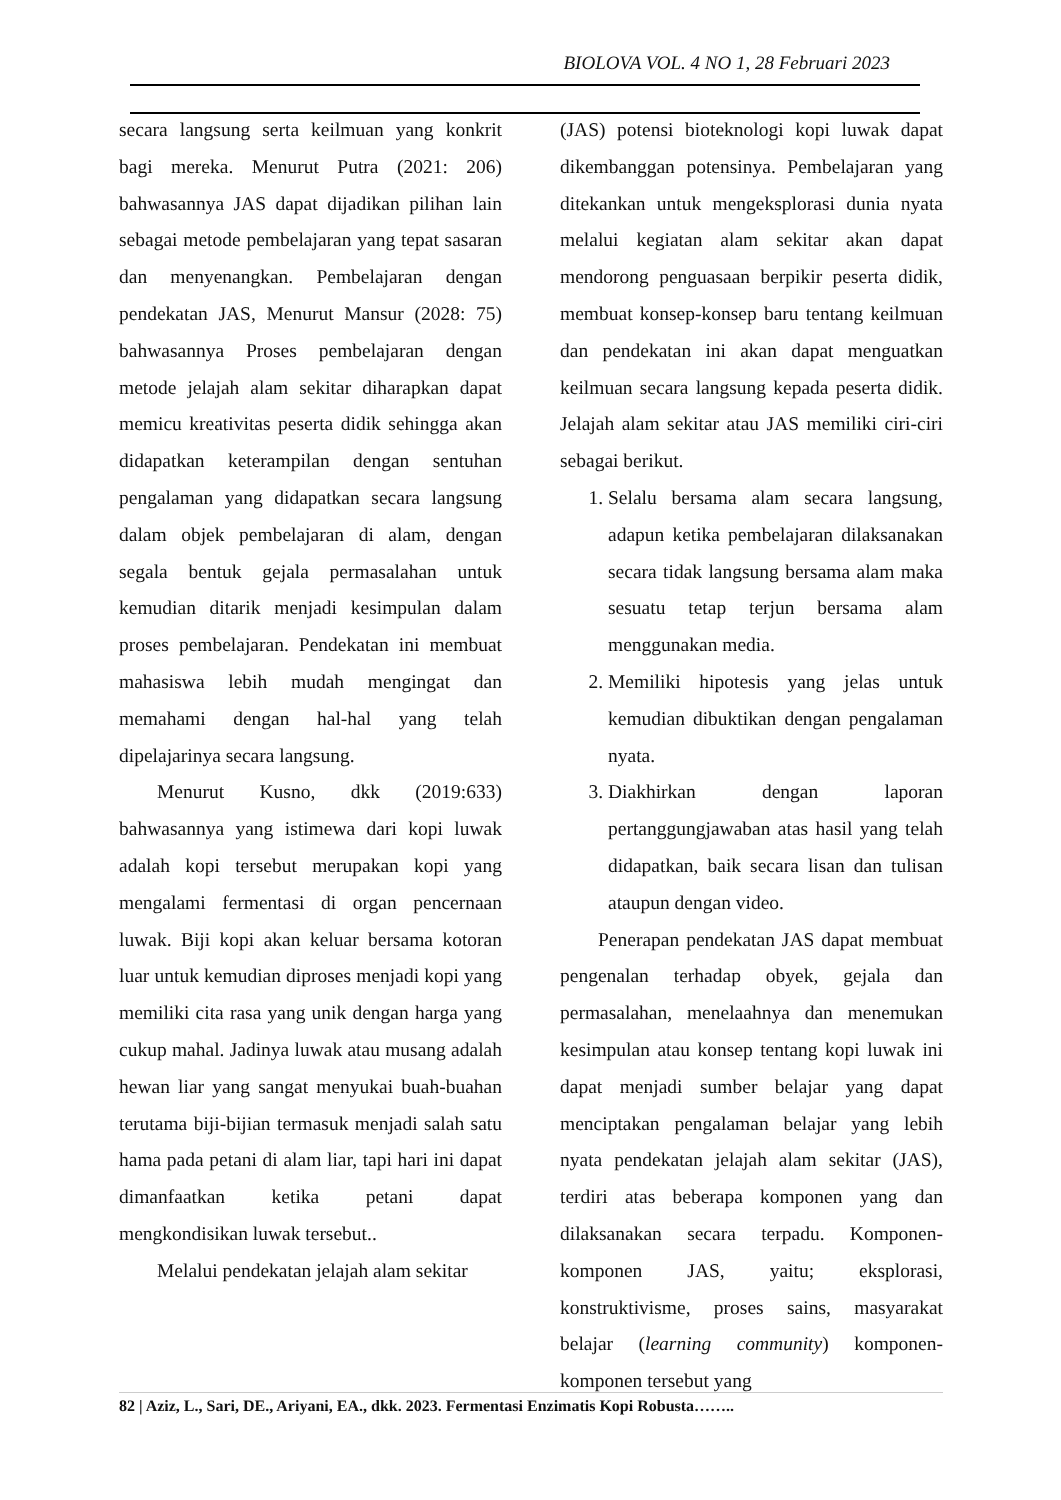BIOLOVA VOL. 4 NO 1, 28 Februari 2023
secara langsung serta keilmuan yang konkrit bagi mereka. Menurut Putra (2021: 206) bahwasannya JAS dapat dijadikan pilihan lain sebagai metode pembelajaran yang tepat sasaran dan menyenangkan. Pembelajaran dengan pendekatan JAS, Menurut Mansur (2028: 75) bahwasannya Proses pembelajaran dengan metode jelajah alam sekitar diharapkan dapat memicu kreativitas peserta didik sehingga akan didapatkan keterampilan dengan sentuhan pengalaman yang didapatkan secara langsung dalam objek pembelajaran di alam, dengan segala bentuk gejala permasalahan untuk kemudian ditarik menjadi kesimpulan dalam proses pembelajaran. Pendekatan ini membuat mahasiswa lebih mudah mengingat dan memahami dengan hal-hal yang telah dipelajarinya secara langsung.
Menurut Kusno, dkk (2019:633) bahwasannya yang istimewa dari kopi luwak adalah kopi tersebut merupakan kopi yang mengalami fermentasi di organ pencernaan luwak. Biji kopi akan keluar bersama kotoran luar untuk kemudian diproses menjadi kopi yang memiliki cita rasa yang unik dengan harga yang cukup mahal. Jadinya luwak atau musang adalah hewan liar yang sangat menyukai buah-buahan terutama biji-bijian termasuk menjadi salah satu hama pada petani di alam liar, tapi hari ini dapat dimanfaatkan ketika petani dapat mengkondisikan luwak tersebut..
Melalui pendekatan jelajah alam sekitar
(JAS) potensi bioteknologi kopi luwak dapat dikembanggan potensinya. Pembelajaran yang ditekankan untuk mengeksplorasi dunia nyata melalui kegiatan alam sekitar akan dapat mendorong penguasaan berpikir peserta didik, membuat konsep-konsep baru tentang keilmuan dan pendekatan ini akan dapat menguatkan keilmuan secara langsung kepada peserta didik. Jelajah alam sekitar atau JAS memiliki ciri-ciri sebagai berikut.
1. Selalu bersama alam secara langsung, adapun ketika pembelajaran dilaksanakan secara tidak langsung bersama alam maka sesuatu tetap terjun bersama alam menggunakan media.
2. Memiliki hipotesis yang jelas untuk kemudian dibuktikan dengan pengalaman nyata.
3. Diakhirkan dengan laporan pertanggungjawaban atas hasil yang telah didapatkan, baik secara lisan dan tulisan ataupun dengan video.
Penerapan pendekatan JAS dapat membuat pengenalan terhadap obyek, gejala dan permasalahan, menelaahnya dan menemukan kesimpulan atau konsep tentang kopi luwak ini dapat menjadi sumber belajar yang dapat menciptakan pengalaman belajar yang lebih nyata pendekatan jelajah alam sekitar (JAS), terdiri atas beberapa komponen yang dan dilaksanakan secara terpadu. Komponen-komponen JAS, yaitu; eksplorasi, konstruktivisme, proses sains, masyarakat belajar (learning community) komponen-komponen tersebut yang
82 | Aziz, L., Sari, DE., Ariyani, EA., dkk. 2023. Fermentasi Enzimatis Kopi Robusta……..